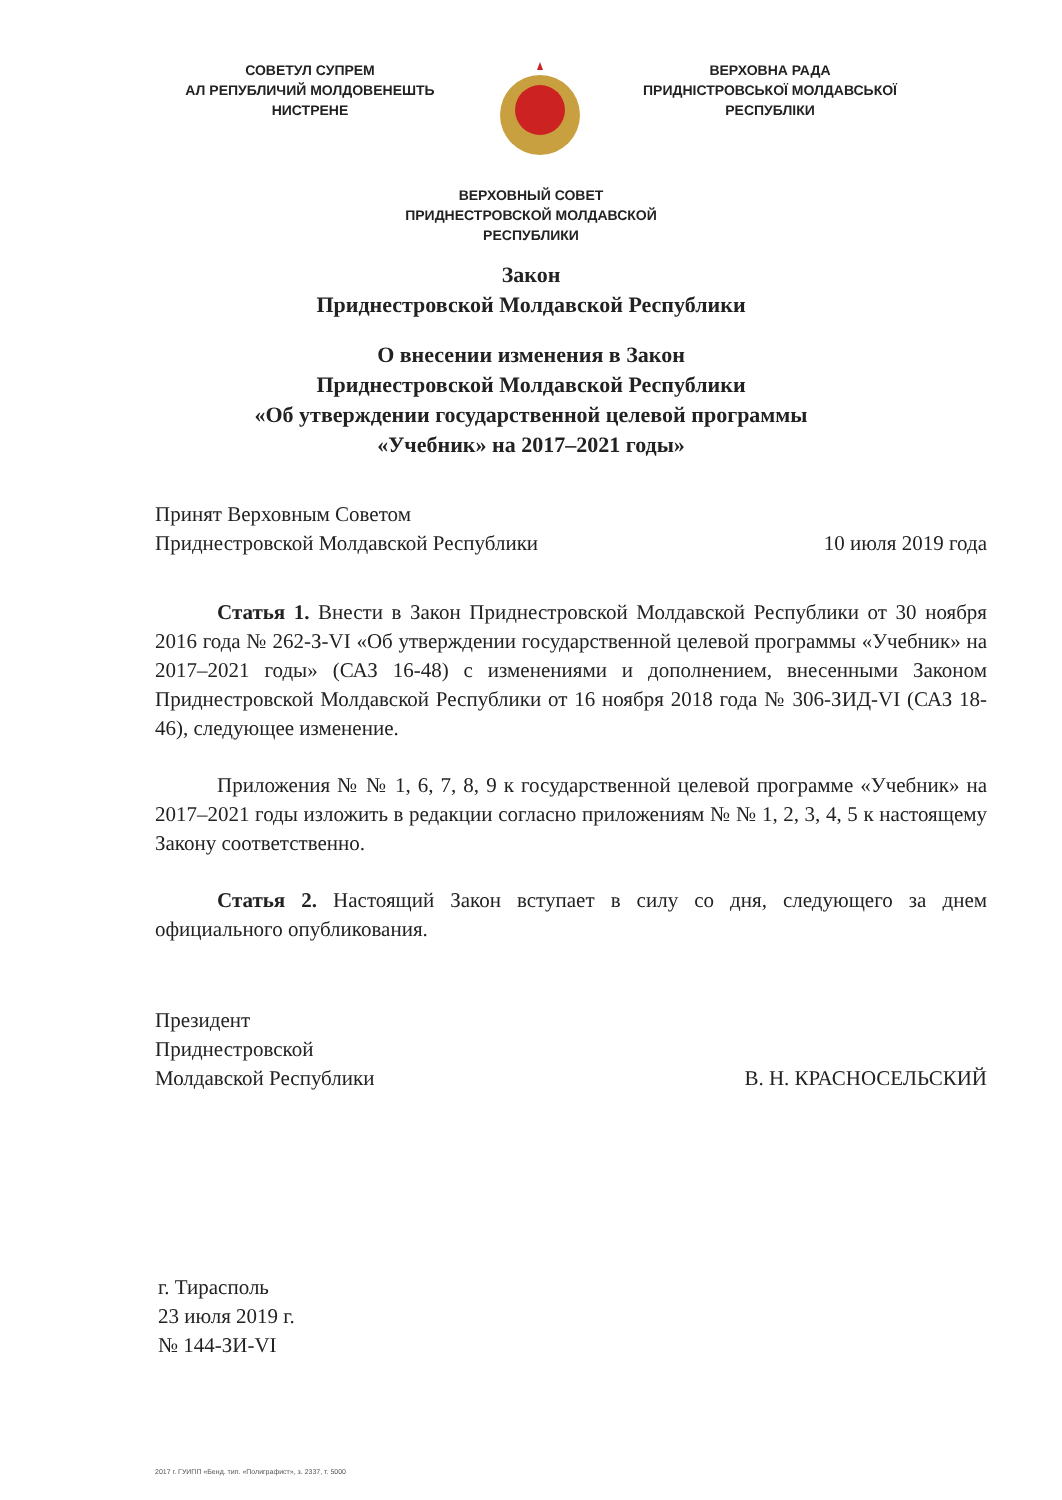СОВЕТУЛ СУПРЕМ
АЛ РЕПУБЛИЧИЙ МОЛДОВЕНЕШТЬ
НИСТРЕНЕ
ВЕРХОВНА РАДА
ПРИДНІСТРОВСЬКОЇ МОЛДАВСЬКОЇ
РЕСПУБЛІКИ
ВЕРХОВНЫЙ СОВЕТ
ПРИДНЕСТРОВСКОЙ МОЛДАВСКОЙ
РЕСПУБЛИКИ
Закон
Приднестровской Молдавской Республики
О внесении изменения в Закон
Приднестровской Молдавской Республики
«Об утверждении государственной целевой программы
«Учебник» на 2017–2021 годы»
Принят Верховным Советом
Приднестровской Молдавской Республики 10 июля 2019 года
Статья 1. Внести в Закон Приднестровской Молдавской Республики от 30 ноября 2016 года № 262-З-VI «Об утверждении государственной целевой программы «Учебник» на 2017–2021 годы» (САЗ 16-48) с изменениями и дополнением, внесенными Законом Приднестровской Молдавской Республики от 16 ноября 2018 года № 306-ЗИД-VI (САЗ 18-46), следующее изменение.
Приложения № № 1, 6, 7, 8, 9 к государственной целевой программе «Учебник» на 2017–2021 годы изложить в редакции согласно приложениям № № 1, 2, 3, 4, 5 к настоящему Закону соответственно.
Статья 2. Настоящий Закон вступает в силу со дня, следующего за днем официального опубликования.
Президент
Приднестровской
Молдавской Республики
В. Н. КРАСНОСЕЛЬСКИЙ
г. Тирасполь
23 июля 2019 г.
№ 144-ЗИ-VI
2017 г. ГУИПП «Бенд. тип. «Полиграфист», з. 2337, т. 5000